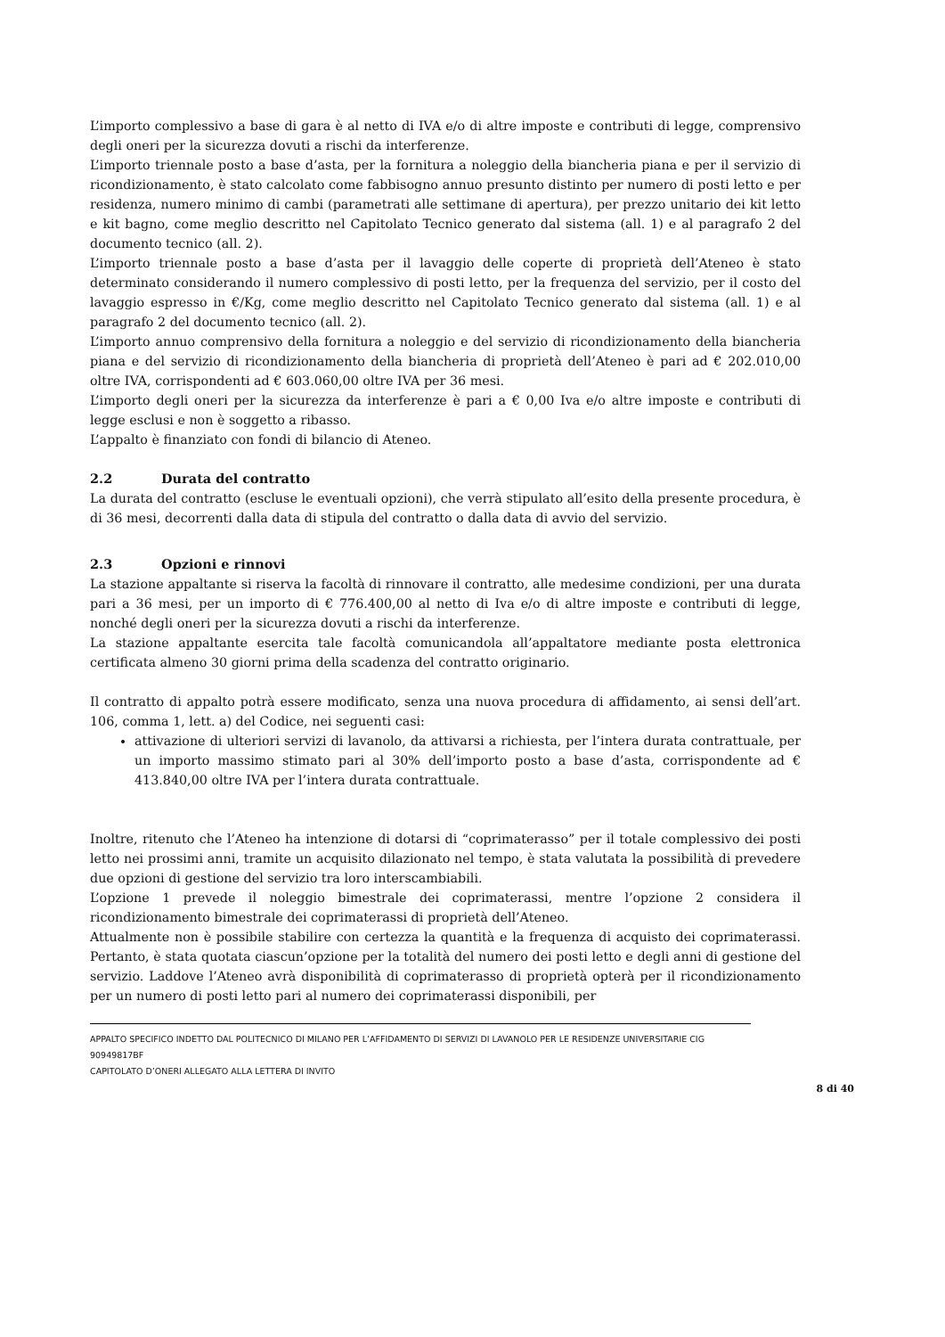L’importo complessivo a base di gara è al netto di IVA e/o di altre imposte e contributi di legge, comprensivo degli oneri per la sicurezza dovuti a rischi da interferenze.
L’importo triennale posto a base d’asta, per la fornitura a noleggio della biancheria piana e per il servizio di ricondizionamento, è stato calcolato come fabbisogno annuo presunto distinto per numero di posti letto e per residenza, numero minimo di cambi (parametrati alle settimane di apertura), per prezzo unitario dei kit letto e kit bagno, come meglio descritto nel Capitolato Tecnico generato dal sistema (all. 1) e al paragrafo 2 del documento tecnico (all. 2).
L’importo triennale posto a base d’asta per il lavaggio delle coperte di proprietà dell’Ateneo è stato determinato considerando il numero complessivo di posti letto, per la frequenza del servizio, per il costo del lavaggio espresso in €/Kg, come meglio descritto nel Capitolato Tecnico generato dal sistema (all. 1) e al paragrafo 2 del documento tecnico (all. 2).
L’importo annuo comprensivo della fornitura a noleggio e del servizio di ricondizionamento della biancheria piana e del servizio di ricondizionamento della biancheria di proprietà dell’Ateneo è pari ad € 202.010,00 oltre IVA, corrispondenti ad € 603.060,00 oltre IVA per 36 mesi.
L’importo degli oneri per la sicurezza da interferenze è pari a € 0,00 Iva e/o altre imposte e contributi di legge esclusi e non è soggetto a ribasso.
L’appalto è finanziato con fondi di bilancio di Ateneo.
2.2 Durata del contratto
La durata del contratto (escluse le eventuali opzioni), che verrà stipulato all’esito della presente procedura, è di 36 mesi, decorrenti dalla data di stipula del contratto o dalla data di avvio del servizio.
2.3 Opzioni e rinnovi
La stazione appaltante si riserva la facoltà di rinnovare il contratto, alle medesime condizioni, per una durata pari a 36 mesi, per un importo di € 776.400,00 al netto di Iva e/o di altre imposte e contributi di legge, nonché degli oneri per la sicurezza dovuti a rischi da interferenze.
La stazione appaltante esercita tale facoltà comunicandola all’appaltatore mediante posta elettronica certificata almeno 30 giorni prima della scadenza del contratto originario.
Il contratto di appalto potrà essere modificato, senza una nuova procedura di affidamento, ai sensi dell’art. 106, comma 1, lett. a) del Codice, nei seguenti casi:
attivazione di ulteriori servizi di lavanolo, da attivarsi a richiesta, per l’intera durata contrattuale, per un importo massimo stimato pari al 30% dell’importo posto a base d’asta, corrispondente ad € 413.840,00 oltre IVA per l’intera durata contrattuale.
Inoltre, ritenuto che l’Ateneo ha intenzione di dotarsi di “coprimaterasso” per il totale complessivo dei posti letto nei prossimi anni, tramite un acquisito dilazionato nel tempo, è stata valutata la possibilità di prevedere due opzioni di gestione del servizio tra loro interscambiabili.
L’opzione 1 prevede il noleggio bimestrale dei coprimaterassi, mentre l’opzione 2 considera il ricondizionamento bimestrale dei coprimaterassi di proprietà dell’Ateneo.
Attualmente non è possibile stabilire con certezza la quantità e la frequenza di acquisto dei coprimaterassi. Pertanto, è stata quotata ciascun’opzione per la totalità del numero dei posti letto e degli anni di gestione del servizio. Laddove l’Ateneo avrà disponibilità di coprimaterasso di proprietà opterà per il ricondizionamento per un numero di posti letto pari al numero dei coprimaterassi disponibili, per
APPALTO SPECIFICO INDETTO DAL POLITECNICO DI MILANO PER L’AFFIDAMENTO DI SERVIZI DI LAVANOLO PER LE RESIDENZE UNIVERSITARIE CIG 90949817BF
CAPITOLATO D’ONERI ALLEGATO ALLA LETTERA DI INVITO
8 di 40